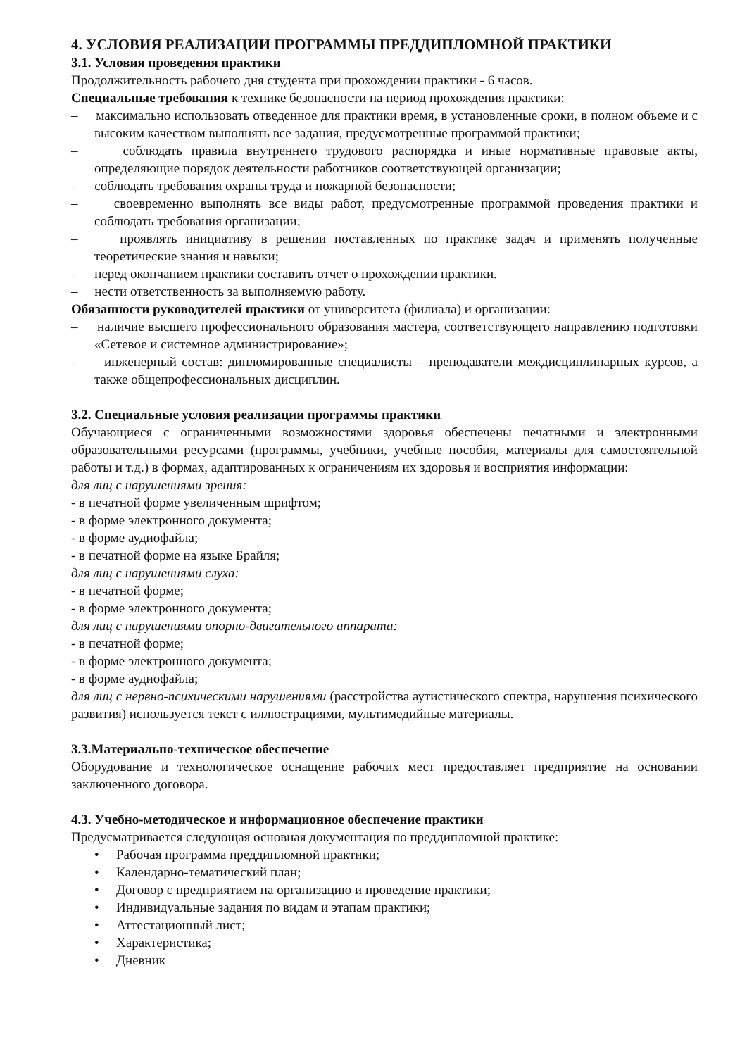4. УСЛОВИЯ РЕАЛИЗАЦИИ ПРОГРАММЫ ПРЕДДИПЛОМНОЙ ПРАКТИКИ
3.1. Условия проведения практики
Продолжительность рабочего дня студента при прохождении практики - 6 часов.
Специальные требования к технике безопасности на период прохождения практики:
– максимально использовать отведенное для практики время, в установленные сроки, в полном объеме и с высоким качеством выполнять все задания, предусмотренные программой практики;
– соблюдать правила внутреннего трудового распорядка и иные нормативные правовые акты, определяющие порядок деятельности работников соответствующей организации;
– соблюдать требования охраны труда и пожарной безопасности;
– своевременно выполнять все виды работ, предусмотренные программой проведения практики и соблюдать требования организации;
– проявлять инициативу в решении поставленных по практике задач и применять полученные теоретические знания и навыки;
– перед окончанием практики составить отчет о прохождении практики.
– нести ответственность за выполняемую работу.
Обязанности руководителей практики от университета (филиала) и организации:
– наличие высшего профессионального образования мастера, соответствующего направлению подготовки «Сетевое и системное администрирование»;
– инженерный состав: дипломированные специалисты – преподаватели междисциплинарных курсов, а также общепрофессиональных дисциплин.
3.2. Специальные условия реализации программы практики
Обучающиеся с ограниченными возможностями здоровья обеспечены печатными и электронными образовательными ресурсами (программы, учебники, учебные пособия, материалы для самостоятельной работы и т.д.) в формах, адаптированных к ограничениям их здоровья и восприятия информации:
для лиц с нарушениями зрения:
- в печатной форме увеличенным шрифтом;
- в форме электронного документа;
- в форме аудиофайла;
- в печатной форме на языке Брайля;
для лиц с нарушениями слуха:
- в печатной форме;
- в форме электронного документа;
для лиц с нарушениями опорно-двигательного аппарата:
- в печатной форме;
- в форме электронного документа;
- в форме аудиофайла;
для лиц с нервно-психическими нарушениями (расстройства аутистического спектра, нарушения психического развития) используется текст с иллюстрациями, мультимедийные материалы.
3.3.Материально-техническое обеспечение
Оборудование и технологическое оснащение рабочих мест предоставляет предприятие на основании заключенного договора.
4.3. Учебно-методическое и информационное обеспечение практики
Предусматривается следующая основная документация по преддипломной практике:
• Рабочая программа преддипломной практики;
• Календарно-тематический план;
• Договор с предприятием на организацию и проведение практики;
• Индивидуальные задания по видам и этапам практики;
• Аттестационный лист;
• Характеристика;
• Дневник